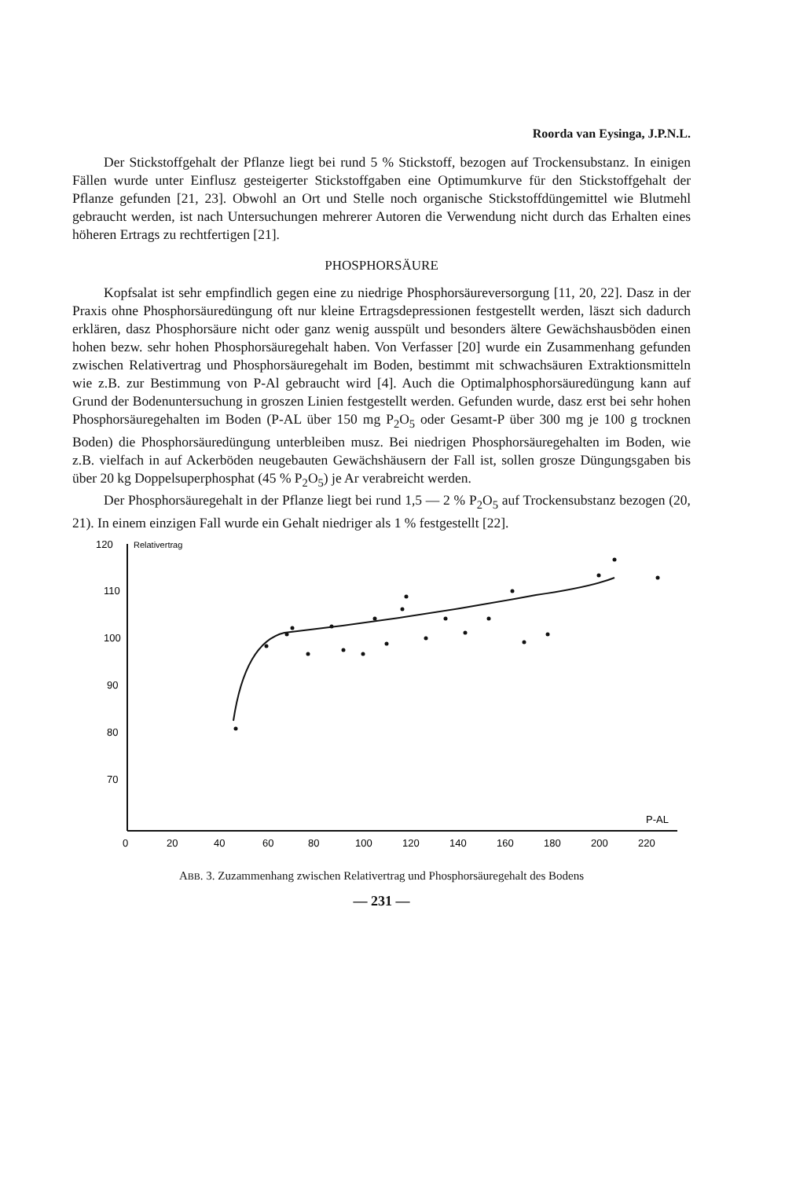Roorda van Eysinga, J.P.N.L.
Der Stickstoffgehalt der Pflanze liegt bei rund 5 % Stickstoff, bezogen auf Trockensubstanz. In einigen Fällen wurde unter Einflusz gesteigerter Stickstoffgaben eine Optimumkurve für den Stickstoffgehalt der Pflanze gefunden [21, 23]. Obwohl an Ort und Stelle noch organische Stickstoffdüngemittel wie Blutmehl gebraucht werden, ist nach Untersuchungen mehrerer Autoren die Verwendung nicht durch das Erhalten eines höheren Ertrags zu rechtfertigen [21].
PHOSPHORSÄURE
Kopfsalat ist sehr empfindlich gegen eine zu niedrige Phosphorsäureversorgung [11, 20, 22]. Dasz in der Praxis ohne Phosphorsäuredüngung oft nur kleine Ertragsdepressionen festgestellt werden, läszt sich dadurch erklären, dasz Phosphorsäure nicht oder ganz wenig ausspült und besonders ältere Gewächshausböden einen hohen bezw. sehr hohen Phosphorsäuregehalt haben. Von Verfasser [20] wurde ein Zusammenhang gefunden zwischen Relativertrag und Phosphorsäuregehalt im Boden, bestimmt mit schwachsäuren Extraktionsmitteln wie z.B. zur Bestimmung von P-Al gebraucht wird [4]. Auch die Optimalphosphorsäuredüngung kann auf Grund der Bodenuntersuchung in groszen Linien festgestellt werden. Gefunden wurde, dasz erst bei sehr hohen Phosphorsäuregehalten im Boden (P-AL über 150 mg P<sub>2</sub>O<sub>5</sub> oder Gesamt-P über 300 mg je 100 g trocknen Boden) die Phosphorsäuredüngung unterbleiben musz. Bei niedrigen Phosphorsäuregehalten im Boden, wie z.B. vielfach in auf Ackerböden neugebauten Gewächshäusern der Fall ist, sollen grosze Düngungsgaben bis über 20 kg Doppelsuperphosphat (45 % P<sub>2</sub>O<sub>5</sub>) je Ar verabreicht werden.
Der Phosphorsäuregehalt in der Pflanze liegt bei rund 1,5 — 2 % P<sub>2</sub>O<sub>5</sub> auf Trockensubstanz bezogen (20, 21). In einem einzigen Fall wurde ein Gehalt niedriger als 1 % festgestellt [22].
120
Relativertrag
110
100
90
80
70
0
20
40
60
80
100
120
140
160
180
200
220
P-AL
ABB. 3. Zuzammenhang zwischen Relativertrag und Phosphorsäuregehalt des Bodens
— 231 —